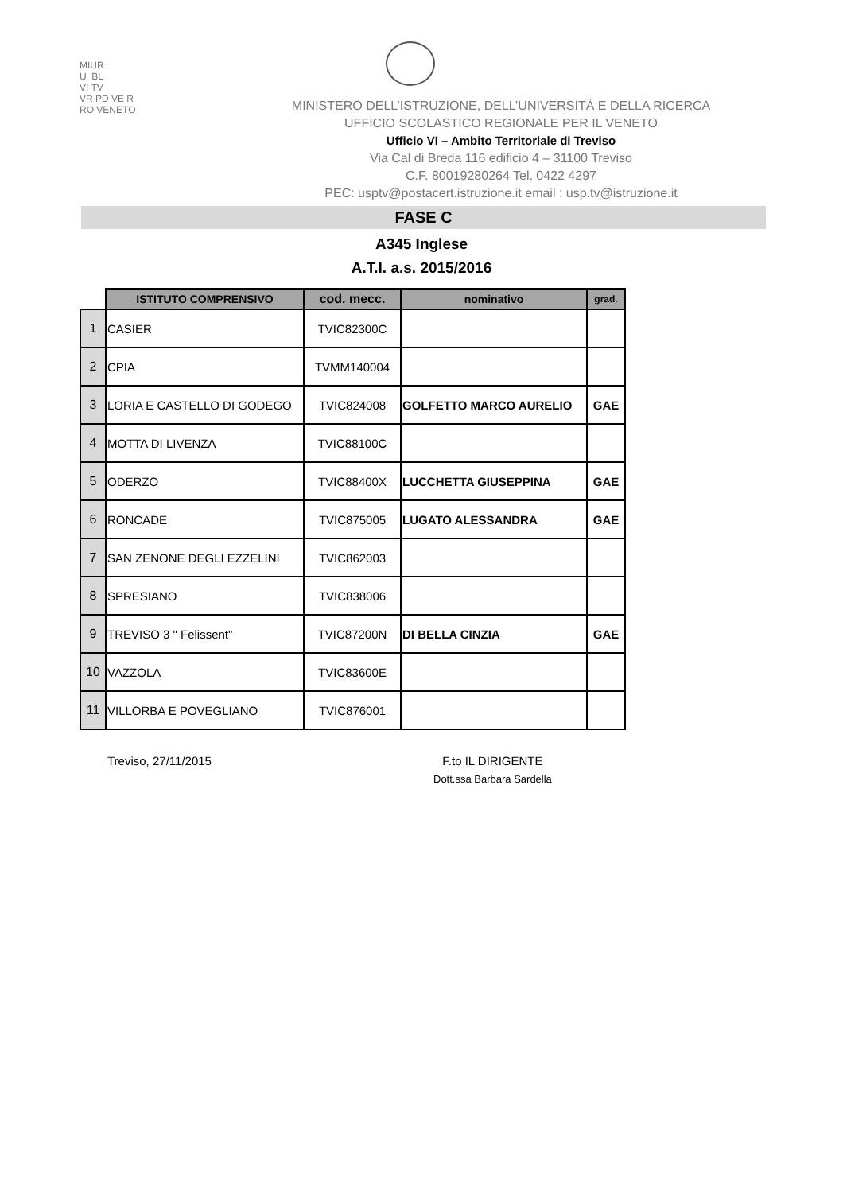MIUR
U BL
VI TV
VR PD VE R
RO VENETO
MINISTERO DELL’ISTRUZIONE, DELL’UNIVERSITÀ E DELLA RICERCA
UFFICIO SCOLASTICO REGIONALE PER IL VENETO
Ufficio VI – Ambito Territoriale di Treviso
Via Cal di Breda 116 edificio 4 – 31100 Treviso
C.F. 80019280264 Tel. 0422 4297
PEC: usptv@postacert.istruzione.it email : usp.tv@istruzione.it
FASE C
A345 Inglese
A.T.I. a.s. 2015/2016
| | ISTITUTO COMPRENSIVO | cod. mecc. | nominativo | grad. |
| 1 | CASIER | TVIC82300C | | |
| 2 | CPIA | TVMM140004 | | |
| 3 | LORIA E CASTELLO DI GODEGO | TVIC824008 | GOLFETTO MARCO AURELIO | GAE |
| 4 | MOTTA DI LIVENZA | TVIC88100C | | |
| 5 | ODERZO | TVIC88400X | LUCCHETTA GIUSEPPINA | GAE |
| 6 | RONCADE | TVIC875005 | LUGATO ALESSANDRA | GAE |
| 7 | SAN ZENONE DEGLI EZZELINI | TVIC862003 | | |
| 8 | SPRESIANO | TVIC838006 | | |
| 9 | TREVISO 3 " Felissent" | TVIC87200N | DI BELLA CINZIA | GAE |
| 10 | VAZZOLA | TVIC83600E | | |
| 11 | VILLORBA E POVEGLIANO | TVIC876001 | | |
Treviso, 27/11/2015 F.to IL DIRIGENTE
Dott.ssa Barbara Sardella